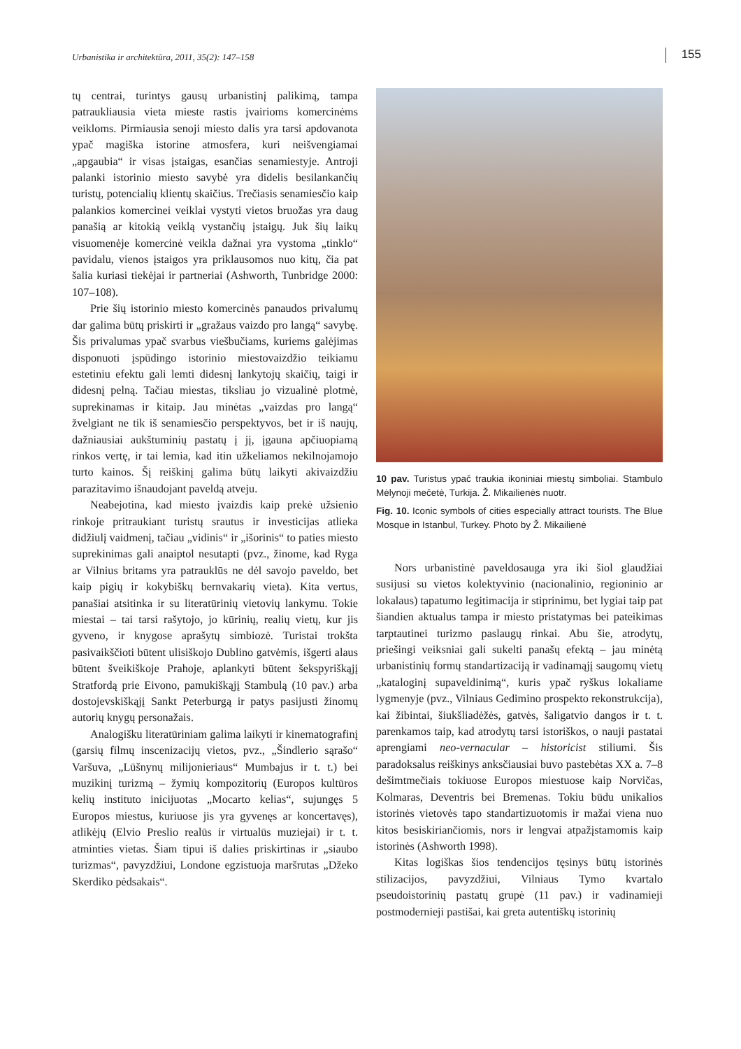Urbanistika ir architektūra, 2011, 35(2): 147–158 155
tų centrai, turintys gausų urbanistinį palikimą, tampa patraukliausia vieta mieste rastis įvairioms komercinėms veikloms. Pirmiausia senoji miesto dalis yra tarsi apdovanota ypač magiška istorine atmosfera, kuri neišvengiamai „apgaubia“ ir visas įstaigas, esančias senamiestyje. Antroji palanki istorinio miesto savybė yra didelis besilankančių turistų, potencialių klientų skaičius. Trečiasis senamiesčio kaip palankios komercinei veiklai vystyti vietos bruožas yra daug panašią ar kitokią veiklą vystančių įstaigų. Juk šių laikų visuomenėje komercinė veikla dažnai yra vystoma „tinklo“ pavidalu, vienos įstaigos yra priklausomos nuo kitų, čia pat šalia kuriasi tiekėjai ir partneriai (Ashworth, Tunbridge 2000: 107–108).
Prie šių istorinio miesto komercinės panaudos privalumų dar galima būtų priskirti ir „gražaus vaizdo pro langą“ savybę. Šis privalumas ypač svarbus viešbučiams, kuriems galėjimas disponuoti įspūdingo istorinio miestovaizdžio teikiamu estetiniu efektu gali lemti didesnį lankytojų skaičių, taigi ir didesnį pelną. Tačiau miestas, tiksliau jo vizualinė plotmė, suprekinamas ir kitaip. Jau minėtas „vaizdas pro langą“ žvelgiant ne tik iš senamiesčio perspektyvos, bet ir iš naujų, dažniausiai aukštuminių pastatų į jį, įgauna apčiuopiamą rinkos vertę, ir tai lemia, kad itin užkeliamos nekilnojamojo turto kainos. Šį reiškinį galima būtų laikyti akivaizdžiu parazitavimo išnaudojant paveldą atveju.
Neabejotina, kad miesto įvaizdis kaip prekė užsienio rinkoje pritraukiant turistų srautus ir investicijas atlieka didžiulį vaidmenį, tačiau „vidinis“ ir „išorinis“ to paties miesto suprekinimas gali anaiptol nesutapti (pvz., žinome, kad Ryga ar Vilnius britams yra patrauklūs ne dėl savojo paveldo, bet kaip pigių ir kokybiškų bernvakarių vieta). Kita vertus, panašiai atsitinka ir su literatūrinių vietovių lankymu. Tokie miestai – tai tarsi rašytojo, jo kūrinių, realių vietų, kur jis gyveno, ir knygose aprašytų simbiozė. Turistai trokšta pasivaikščioti būtent ulisiškojo Dublino gatvėmis, išgerti alaus būtent šveikiškoje Prahoje, aplankyti būtent šekspyriškąjį Stratfordą prie Eivono, pamukiškąjį Stambulą (10 pav.) arba dostojevskiškąjį Sankt Peterburgą ir patys pasijusti žinomų autorių knygų personažais.
Analogišku literatūriniam galima laikyti ir kinematografinį (garsių filmų inscenizacijų vietos, pvz., „Šindlerio sąrašo“ Varšuva, „Lūšnynų milijonieriaus“ Mumbajus ir t. t.) bei muzikinį turizmą – žymių kompozitorių (Europos kultūros kelių instituto inicijuotas „Mocarto kelias“, sujungęs 5 Europos miestus, kuriuose jis yra gyvenęs ar koncertavęs), atlikėjų (Elvio Preslio realūs ir virtualūs muziejai) ir t. t. atminties vietas. Šiam tipui iš dalies priskirtinas ir „siaubo turizmas“, pavyzdžiui, Londone egzistuoja maršrutas „Džeko Skerdiko pėdsakais“.
10 pav. Turistus ypač traukia ikoniniai miestų simboliai. Stambulo Mėlynoji mečetė, Turkija. Ž. Mikailienės nuotr.
Fig. 10. Iconic symbols of cities especially attract tourists. The Blue Mosque in Istanbul, Turkey. Photo by Ž. Mikailienė
Nors urbanistinė paveldosauga yra iki šiol glaudžiai susijusi su vietos kolektyvinio (nacionalinio, regioninio ar lokalaus) tapatumo legitimacija ir stiprinimu, bet lygiai taip pat šiandien aktualus tampa ir miesto pristatymas bei pateikimas tarptautinei turizmo paslaugų rinkai. Abu šie, atrodytų, priešingi veiksniai gali sukelti panašų efektą – jau minėtą urbanistinių formų standartizaciją ir vadinamąjį saugomų vietų „kataloginį supaveldinimą“, kuris ypač ryškus lokaliame lygmenyje (pvz., Vilniaus Gedimino prospekto rekonstrukcija), kai žibintai, šiukšliadėžės, gatvės, šaligatvio dangos ir t. t. parenkamos taip, kad atrodytų tarsi istoriškos, o nauji pastatai aprengiami neo-vernacular – historicist stiliumi. Šis paradoksalus reiškinys anksčiausiai buvo pastebėtas XX a. 7–8 dešimtmečiais tokiuose Europos miestuose kaip Norvičas, Kolmaras, Deventris bei Bremenas. Tokiu būdu unikalios istorinės vietovės tapo standartizuotomis ir mažai viena nuo kitos besiskiriančiomis, nors ir lengvai atpažįstamomis kaip istorinės (Ashworth 1998).
Kitas logiškas šios tendencijos tęsinys būtų istorinės stilizacijos, pavyzdžiui, Vilniaus Tymo kvartalo pseudoistorinių pastatų grupė (11 pav.) ir vadinamieji postmodernieji pastišai, kai greta autentiškų istorinių